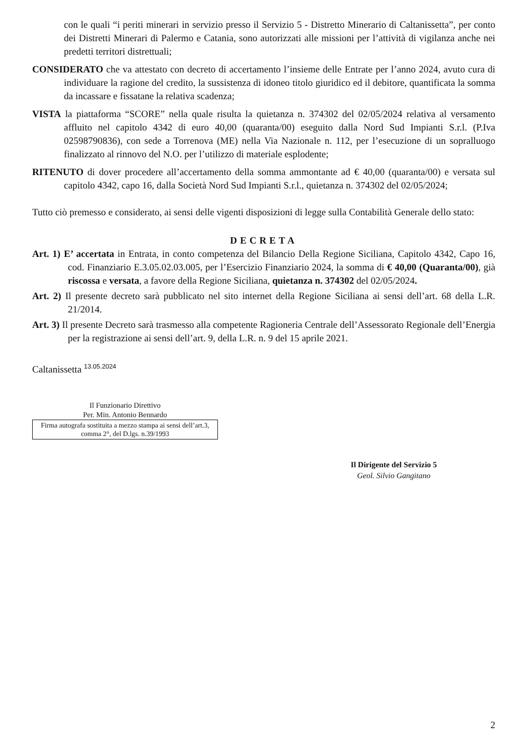con le quali “i periti minerari in servizio presso il Servizio 5 - Distretto Minerario di Caltanissetta”, per conto dei Distretti Minerari di Palermo e Catania, sono autorizzati alle missioni per l’attività di vigilanza anche nei predetti territori distrettuali;
CONSIDERATO che va attestato con decreto di accertamento l’insieme delle Entrate per l’anno 2024, avuto cura di individuare la ragione del credito, la sussistenza di idoneo titolo giuridico ed il debitore, quantificata la somma da incassare e fissatane la relativa scadenza;
VISTA la piattaforma “SCORE” nella quale risulta la quietanza n. 374302 del 02/05/2024 relativa al versamento affluito nel capitolo 4342 di euro 40,00 (quaranta/00) eseguito dalla Nord Sud Impianti S.r.l. (P.Iva 02598790836), con sede a Torrenova (ME) nella Via Nazionale n. 112, per l’esecuzione di un sopralluogo finalizzato al rinnovo del N.O. per l’utilizzo di materiale esplodente;
RITENUTO di dover procedere all’accertamento della somma ammontante ad € 40,00 (quaranta/00) e versata sul capitolo 4342, capo 16, dalla Società Nord Sud Impianti S.r.l., quietanza n. 374302 del 02/05/2024;
Tutto ciò premesso e considerato, ai sensi delle vigenti disposizioni di legge sulla Contabilità Generale dello stato:
DECRETA
Art. 1) E’ accertata in Entrata, in conto competenza del Bilancio Della Regione Siciliana, Capitolo 4342, Capo 16, cod. Finanziario E.3.05.02.03.005, per l’Esercizio Finanziario 2024, la somma di € 40,00 (Quaranta/00), già riscossa e versata, a favore della Regione Siciliana, quietanza n. 374302 del 02/05/2024.
Art. 2) Il presente decreto sarà pubblicato nel sito internet della Regione Siciliana ai sensi dell’art. 68 della L.R. 21/2014.
Art. 3) Il presente Decreto sarà trasmesso alla competente Ragioneria Centrale dell’Assessorato Regionale dell’Energia per la registrazione ai sensi dell’art. 9, della L.R. n. 9 del 15 aprile 2021.
Caltanissetta <sup>13.05.2024</sup>
Il Funzionario Direttivo
Per. Min. Antonio Bennardo
Firma autografa sostituita a mezzo stampa ai sensi dell’art.3, comma 2°, del D.lgs. n.39/1993
Il Dirigente del Servizio 5
Geol. Silvio Gangitano
2